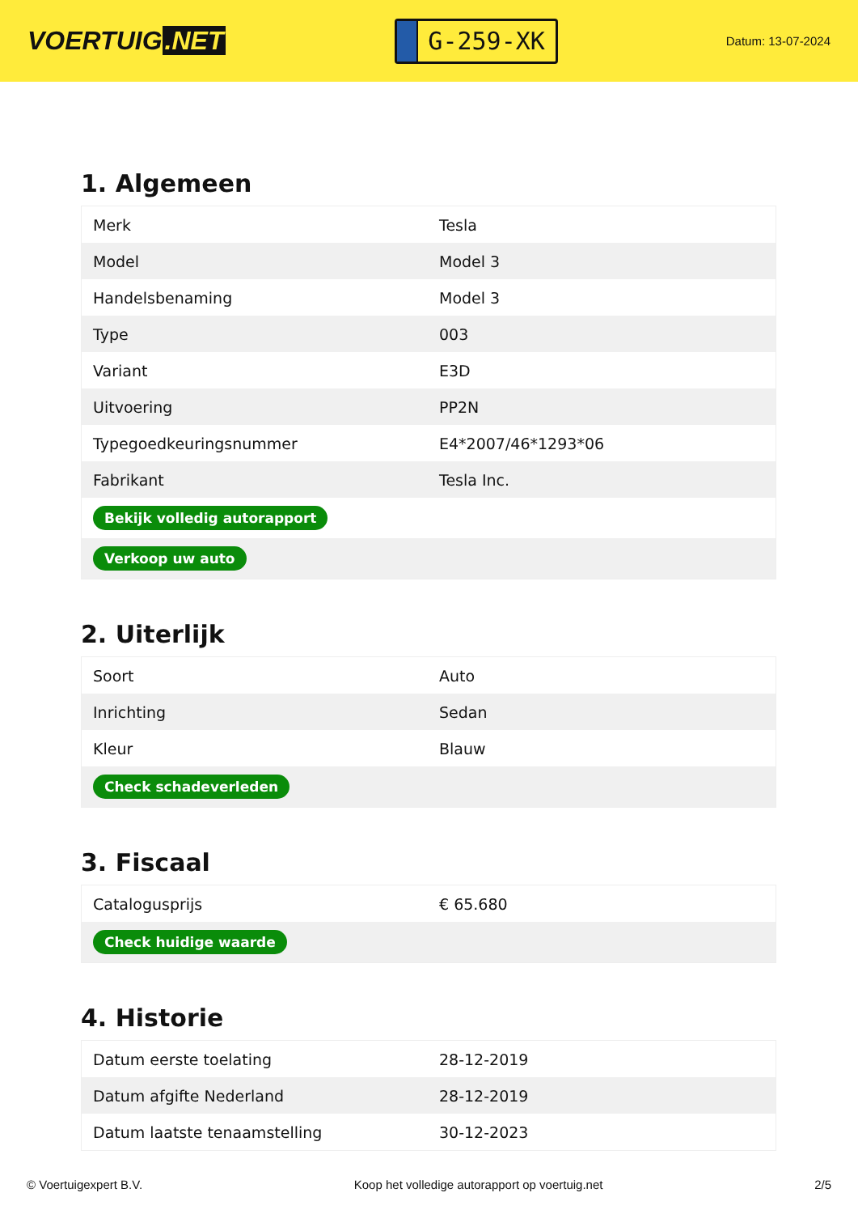VOERTUIG.NET
G-259-XK
Datum: 13-07-2024
1. Algemeen
| Merk | Tesla |
| Model | Model 3 |
| Handelsbenaming | Model 3 |
| Type | 003 |
| Variant | E3D |
| Uitvoering | PP2N |
| Typegoedkeuringsnummer | E4*2007/46*1293*06 |
| Fabrikant | Tesla Inc. |
| Bekijk volledig autorapport | |
| Verkoop uw auto | |
2. Uiterlijk
| Soort | Auto |
| Inrichting | Sedan |
| Kleur | Blauw |
| Check schadeverleden | |
3. Fiscaal
| Catalogusprijs | € 65.680 |
| Check huidige waarde | |
4. Historie
| Datum eerste toelating | 28-12-2019 |
| Datum afgifte Nederland | 28-12-2019 |
| Datum laatste tenaamstelling | 30-12-2023 |
© Voertuigexpert B.V. Koop het volledige autorapport op voertuig.net 2/5